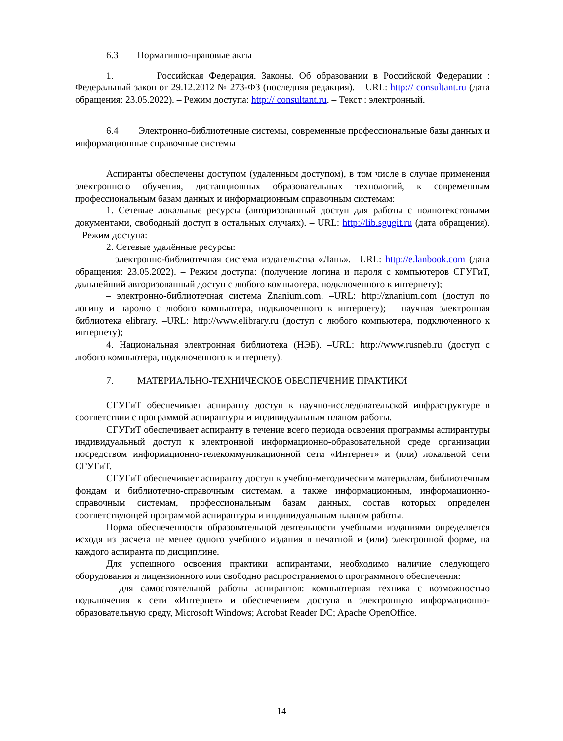6.3 Нормативно-правовые акты
1. Российская Федерация. Законы. Об образовании в Российской Федерации : Федеральный закон от 29.12.2012 № 273-ФЗ (последняя редакция). – URL: http:// consultant.ru (дата обращения: 23.05.2022). – Режим доступа: http:// consultant.ru. – Текст : электронный.
6.4 Электронно-библиотечные системы, современные профессиональные базы данных и информационные справочные системы
Аспиранты обеспечены доступом (удаленным доступом), в том числе в случае применения электронного обучения, дистанционных образовательных технологий, к современным профессиональным базам данных и информационным справочным системам:
1. Сетевые локальные ресурсы (авторизованный доступ для работы с полнотекстовыми документами, свободный доступ в остальных случаях). – URL: http://lib.sgugit.ru (дата обращения). – Режим доступа:
2. Сетевые удалённые ресурсы:
– электронно-библиотечная система издательства «Лань». –URL: http://e.lanbook.com (дата обращения: 23.05.2022). – Режим доступа: (получение логина и пароля с компьютеров СГУГиТ, дальнейший авторизованный доступ с любого компьютера, подключенного к интернету);
– электронно-библиотечная система Znanium.com. –URL: http://znanium.com (доступ по логину и паролю с любого компьютера, подключенного к интернету); – научная электронная библиотека elibrary. –URL: http://www.elibrary.ru (доступ с любого компьютера, подключенного к интернету);
4. Национальная электронная библиотека (НЭБ). –URL: http://www.rusneb.ru (доступ с любого компьютера, подключенного к интернету).
7. МАТЕРИАЛЬНО-ТЕХНИЧЕСКОЕ ОБЕСПЕЧЕНИЕ ПРАКТИКИ
СГУГиТ обеспечивает аспиранту доступ к научно-исследовательской инфраструктуре в соответствии с программой аспирантуры и индивидуальным планом работы.
СГУГиТ обеспечивает аспиранту в течение всего периода освоения программы аспирантуры индивидуальный доступ к электронной информационно-образовательной среде организации посредством информационно-телекоммуникационной сети «Интернет» и (или) локальной сети СГУГиТ.
СГУГиТ обеспечивает аспиранту доступ к учебно-методическим материалам, библиотечным фондам и библиотечно-справочным системам, а также информационным, информационно-справочным системам, профессиональным базам данных, состав которых определен соответствующей программой аспирантуры и индивидуальным планом работы.
Норма обеспеченности образовательной деятельности учебными изданиями определяется исходя из расчета не менее одного учебного издания в печатной и (или) электронной форме, на каждого аспиранта по дисциплине.
Для успешного освоения практики аспирантами, необходимо наличие следующего оборудования и лицензионного или свободно распространяемого программного обеспечения:
− для самостоятельной работы аспирантов: компьютерная техника с возможностью подключения к сети «Интернет» и обеспечением доступа в электронную информационно-образовательную среду, Microsoft Windows; Acrobat Reader DC; Apache OpenOffice.
14